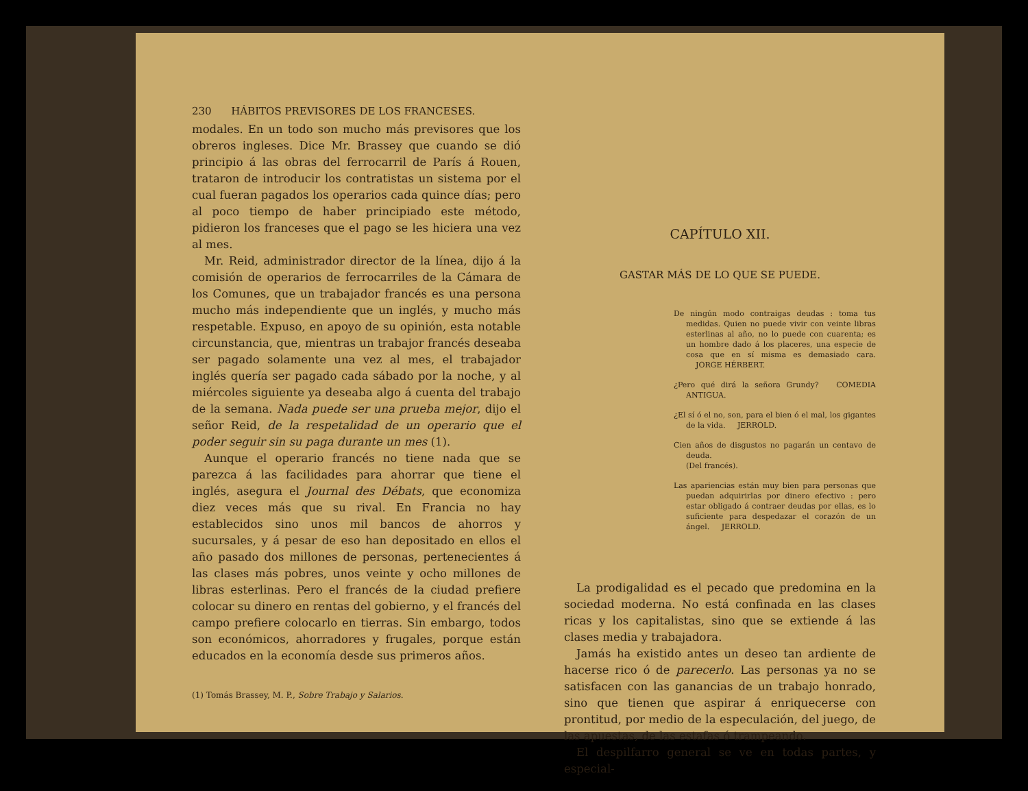230 HÁBITOS PREVISORES DE LOS FRANCESES.
modales. En un todo son mucho más previsores que los obreros ingleses. Dice Mr. Brassey que cuando se dió principio á las obras del ferrocarril de París á Rouen, trataron de introducir los contratistas un sistema por el cual fueran pagados los operarios cada quince días; pero al poco tiempo de haber principiado este método, pidieron los franceses que el pago se les hiciera una vez al mes.
Mr. Reid, administrador director de la línea, dijo á la comisión de operarios de ferrocarriles de la Cámara de los Comunes, que un trabajador francés es una persona mucho más independiente que un inglés, y mucho más respetable. Expuso, en apoyo de su opinión, esta notable circunstancia, que, mientras un trabajor francés deseaba ser pagado solamente una vez al mes, el trabajador inglés quería ser pagado cada sábado por la noche, y al miércoles siguiente ya deseaba algo á cuenta del trabajo de la semana. Nada puede ser una prueba mejor, dijo el señor Reid, de la respetalidad de un operario que el poder seguir sin su paga durante un mes (1).
Aunque el operario francés no tiene nada que se parezca á las facilidades para ahorrar que tiene el inglés, asegura el Journal des Débats, que economiza diez veces más que su rival. En Francia no hay establecidos sino unos mil bancos de ahorros y sucursales, y á pesar de eso han depositado en ellos el año pasado dos millones de personas, pertenecientes á las clases más pobres, unos veinte y ocho millones de libras esterlinas. Pero el francés de la ciudad prefiere colocar su dinero en rentas del gobierno, y el francés del campo prefiere colocarlo en tierras. Sin embargo, todos son económicos, ahorradores y frugales, porque están educados en la economía desde sus primeros años.
(1) Tomás Brassey, M. P., Sobre Trabajo y Salarios.
CAPÍTULO XII.
GASTAR MÁS DE LO QUE SE PUEDE.
De ningún modo contraigas deudas : toma tus medidas. Quien no puede vivir con veinte libras esterlinas al año, no lo puede con cuarenta; es un hombre dado á los placeres, una especie de cosa que en sí misma es demasiado cara. JORGE HÉRBERT.
¿Pero qué dirá la señora Grundy? COMEDIA ANTIGUA.
¿El sí ó el no, son, para el bien ó el mal, los gigantes de la vida. JERROLD.
Cien años de disgustos no pagarán un centavo de deuda.
(Del francés).
Las apariencias están muy bien para personas que puedan adquirirlas por dinero efectivo : pero estar obligado á contraer deudas por ellas, es lo suficiente para despedazar el corazón de un ángel. JERROLD.
La prodigalidad es el pecado que predomina en la sociedad moderna. No está confinada en las clases ricas y los capitalistas, sino que se extiende á las clases media y trabajadora.
Jamás ha existido antes un deseo tan ardiente de hacerse rico ó de parecerlo. Las personas ya no se satisfacen con las ganancias de un trabajo honrado, sino que tienen que aspirar á enriquecerse con prontitud, por medio de la especulación, del juego, de las apuestas, de las estafas ó trampeando.
El despilfarro general se ve en todas partes, y especial-